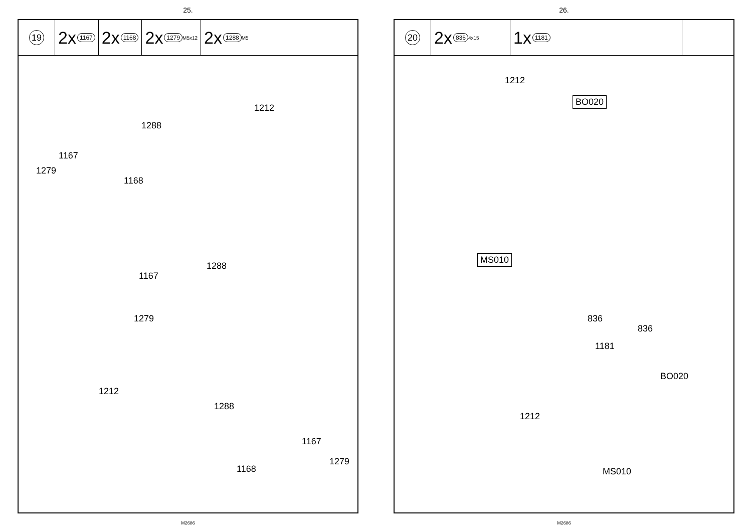25.
19
2x 1167
2x 1168
2x 1279 M5x12
2x 1288 M5
1212
1288
1167
1279
1168
1288
1167
1279
1212
1288
1167
1279
1168
M2686
26.
20
2x 836 4x15
1x 1181
1212
BO020
MS010
836
836
1181
BO020
1212
MS010
M2686